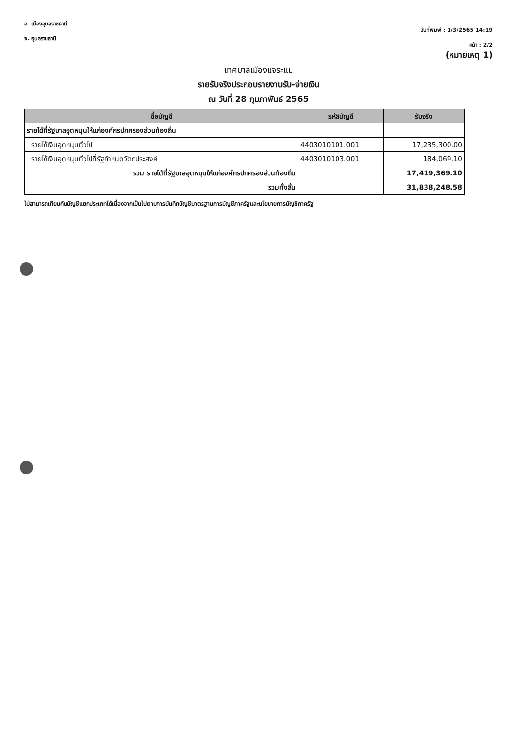อ. เมืองอุบลราชธานี
จ. อุบลราชธานี
วันที่พิมพ์ : 1/3/2565 14:19
หน้า : 2/2
(หมายเหตุ 1)
เทศบาลเมืองแจระแม
รายรับจริงประกอบรายงานรับ-จ่ายเงิน
ณ วันที่ 28 กุมภาพันธ์ 2565
| ชื่อบัญชี | รหัสบัญชี | รับจริง |
| --- | --- | --- |
| รายได้ที่รัฐบาลอุดหนุนให้แก่องค์กรปกครองส่วนท้องถิ่น | | |
| รายได้เงินอุดหนุนทั่วไป | 4403010101.001 | 17,235,300.00 |
| รายได้เงินอุดหนุนทั่วไปที่รัฐกำหนดวัตถุประสงค์ | 4403010103.001 | 184,069.10 |
| รวม รายได้ที่รัฐบาลอุดหนุนให้แก่องค์กรปกครองส่วนท้องถิ่น | | 17,419,369.10 |
| รวมทั้งสิ้น | | 31,838,248.58 |
ไม่สามารถเทียบกับบัญชีแยกประเภทได้เนื่องจากเป็นไปตามการบันทึกบัญชีมาตรฐานการบัญชีภาครัฐและนโยบายการบัญชีภาครัฐ